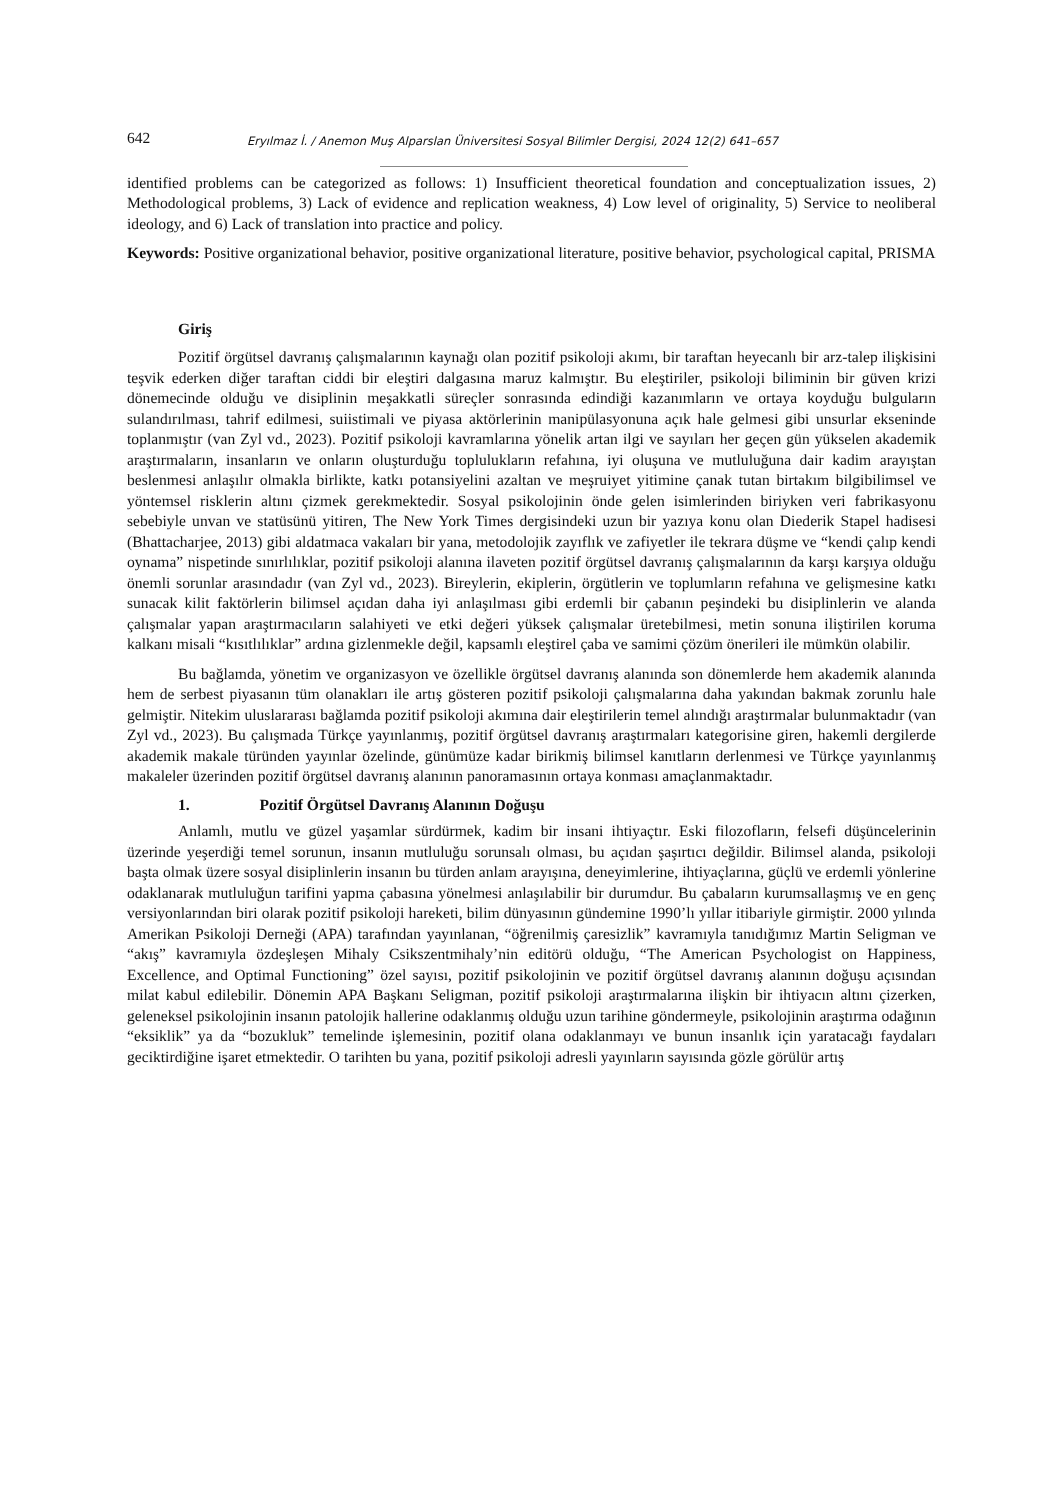642 Eryılmaz İ. / Anemon Muş Alparslan Üniversitesi Sosyal Bilimler Dergisi, 2024 12(2) 641–657
identified problems can be categorized as follows: 1) Insufficient theoretical foundation and conceptualization issues, 2) Methodological problems, 3) Lack of evidence and replication weakness, 4) Low level of originality, 5) Service to neoliberal ideology, and 6) Lack of translation into practice and policy.
Keywords: Positive organizational behavior, positive organizational literature, positive behavior, psychological capital, PRISMA
Giriş
Pozitif örgütsel davranış çalışmalarının kaynağı olan pozitif psikoloji akımı, bir taraftan heyecanlı bir arz-talep ilişkisini teşvik ederken diğer taraftan ciddi bir eleştiri dalgasına maruz kalmıştır. Bu eleştiriler, psikoloji biliminin bir güven krizi dönemecinde olduğu ve disiplinin meşakkatli süreçler sonrasında edindiği kazanımların ve ortaya koyduğu bulguların sulandırılması, tahrif edilmesi, suiistimali ve piyasa aktörlerinin manipülasyonuna açık hale gelmesi gibi unsurlar ekseninde toplanmıştır (van Zyl vd., 2023). Pozitif psikoloji kavramlarına yönelik artan ilgi ve sayıları her geçen gün yükselen akademik araştırmaların, insanların ve onların oluşturduğu toplulukların refahına, iyi oluşuna ve mutluluğuna dair kadim arayıştan beslenmesi anlaşılır olmakla birlikte, katkı potansiyelini azaltan ve meşruiyet yitimine çanak tutan birtakım bilgibilimsel ve yöntemsel risklerin altını çizmek gerekmektedir. Sosyal psikolojinin önde gelen isimlerinden biriyken veri fabrikasyonu sebebiyle unvan ve statüsünü yitiren, The New York Times dergisindeki uzun bir yazıya konu olan Diederik Stapel hadisesi (Bhattacharjee, 2013) gibi aldatmaca vakaları bir yana, metodolojik zayıflık ve zafiyetler ile tekrara düşme ve “kendi çalıp kendi oynama” nispetinde sınırlılıklar, pozitif psikoloji alanına ilaveten pozitif örgütsel davranış çalışmalarının da karşı karşıya olduğu önemli sorunlar arasındadır (van Zyl vd., 2023). Bireylerin, ekiplerin, örgütlerin ve toplumların refahına ve gelişmesine katkı sunacak kilit faktörlerin bilimsel açıdan daha iyi anlaşılması gibi erdemli bir çabanın peşindeki bu disiplinlerin ve alanda çalışmalar yapan araştırmacıların salahiyeti ve etki değeri yüksek çalışmalar üretebilmesi, metin sonuna iliştirilen koruma kalkanı misali “kısıtlılıklar” ardına gizlenmekle değil, kapsamlı eleştirel çaba ve samimi çözüm önerileri ile mümkün olabilir.
Bu bağlamda, yönetim ve organizasyon ve özellikle örgütsel davranış alanında son dönemlerde hem akademik alanında hem de serbest piyasanın tüm olanakları ile artış gösteren pozitif psikoloji çalışmalarına daha yakından bakmak zorunlu hale gelmiştir. Nitekim uluslararası bağlamda pozitif psikoloji akımına dair eleştirilerin temel alındığı araştırmalar bulunmaktadır (van Zyl vd., 2023). Bu çalışmada Türkçe yayınlanmış, pozitif örgütsel davranış araştırmaları kategorisine giren, hakemli dergilerde akademik makale türünden yayınlar özelinde, günümüze kadar birikmiş bilimsel kanıtların derlenmesi ve Türkçe yayınlanmış makaleler üzerinden pozitif örgütsel davranış alanının panoramasının ortaya konması amaçlanmaktadır.
1. Pozitif Örgütsel Davranış Alanının Doğuşu
Anlamlı, mutlu ve güzel yaşamlar sürdürmek, kadim bir insani ihtiyaçtır. Eski filozofların, felsefi düşüncelerinin üzerinde yeşerdiği temel sorunun, insanın mutluluğu sorunsalı olması, bu açıdan şaşırtıcı değildir. Bilimsel alanda, psikoloji başta olmak üzere sosyal disiplinlerin insanın bu türden anlam arayışına, deneyimlerine, ihtiyaçlarına, güçlü ve erdemli yönlerine odaklanarak mutluluğun tarifini yapma çabasına yönelmesi anlaşılabilir bir durumdur. Bu çabaların kurumsallaşmış ve en genç versiyonlarından biri olarak pozitif psikoloji hareketi, bilim dünyasının gündemine 1990’lı yıllar itibariyle girmiştir. 2000 yılında Amerikan Psikoloji Derneği (APA) tarafından yayınlanan, “öğrenilmiş çaresizlik” kavramıyla tanıdığımız Martin Seligman ve “akış” kavramıyla özdeşleşen Mihaly Csikszentmihaly’nin editörü olduğu, “The American Psychologist on Happiness, Excellence, and Optimal Functioning” özel sayısı, pozitif psikolojinin ve pozitif örgütsel davranış alanının doğuşu açısından milat kabul edilebilir. Dönemin APA Başkanı Seligman, pozitif psikoloji araştırmalarına ilişkin bir ihtiyacın altını çizerken, geleneksel psikolojinin insanın patolojik hallerine odaklanmış olduğu uzun tarihine göndermeyle, psikolojinin araştırma odağının “eksiklik” ya da “bozukluk” temelinde işlemesinin, pozitif olana odaklanmayı ve bunun insanlık için yaratacağı faydaları geciktirdiğine işaret etmektedir. O tarihten bu yana, pozitif psikoloji adresli yayınların sayısında gözle görülür artış